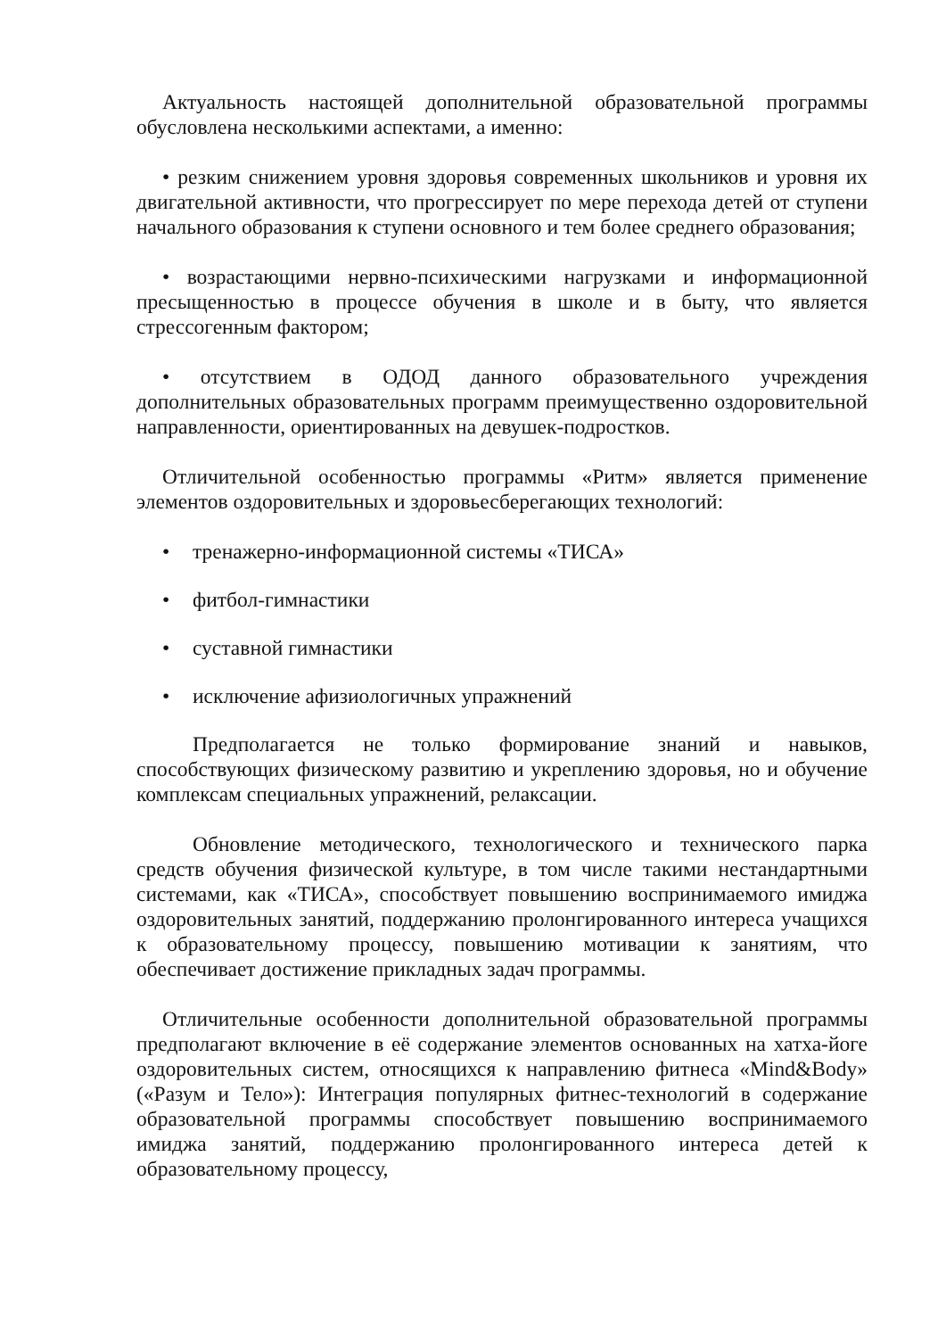Актуальность настоящей дополнительной образовательной программы обусловлена несколькими аспектами, а именно:
• резким снижением уровня здоровья современных школьников и уровня их двигательной активности, что прогрессирует по мере перехода детей от ступени начального образования к ступени основного и тем более среднего образования;
• возрастающими нервно-психическими нагрузками и информационной пресыщенностью в процессе обучения в школе и в быту, что является стрессогенным фактором;
• отсутствием в ОДОД данного образовательного учреждения дополнительных образовательных программ преимущественно оздоровительной направленности, ориентированных на девушек-подростков.
Отличительной особенностью программы «Ритм» является применение элементов оздоровительных и здоровьесберегающих технологий:
• тренажерно-информационной системы «ТИСА»
• фитбол-гимнастики
• суставной гимнастики
• исключение афизиологичных упражнений
Предполагается не только формирование знаний и навыков, способствующих физическому развитию и укреплению здоровья, но и обучение комплексам специальных упражнений, релаксации.
Обновление методического, технологического и технического парка средств обучения физической культуре, в том числе такими нестандартными системами, как «ТИСА», способствует повышению воспринимаемого имиджа оздоровительных занятий, поддержанию пролонгированного интереса учащихся к образовательному процессу, повышению мотивации к занятиям, что обеспечивает достижение прикладных задач программы.
Отличительные особенности дополнительной образовательной программы предполагают включение в её содержание элементов основанных на хатха-йоге оздоровительных систем, относящихся к направлению фитнеса «Mind&Body» («Разум и Тело»): Интеграция популярных фитнес-технологий в содержание образовательной программы способствует повышению воспринимаемого имиджа занятий, поддержанию пролонгированного интереса детей к образовательному процессу,